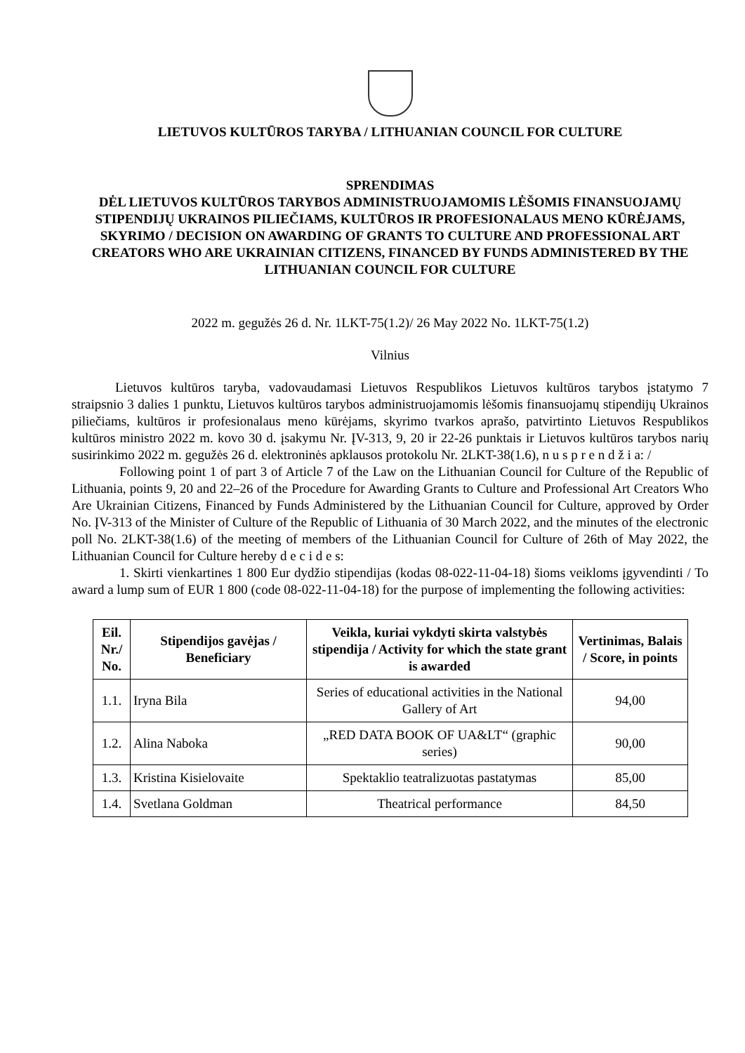LIETUVOS KULTŪROS TARYBA / LITHUANIAN COUNCIL FOR CULTURE
SPRENDIMAS
DĖL LIETUVOS KULTŪROS TARYBOS ADMINISTRUOJAMOMIS LĖŠOMIS FINANSUOJAMŲ STIPENDIJŲ UKRAINOS PILIEČIAMS, KULTŪROS IR PROFESIONALAUS MENO KŪRĖJAMS, SKYRIMO / DECISION ON AWARDING OF GRANTS TO CULTURE AND PROFESSIONAL ART CREATORS WHO ARE UKRAINIAN CITIZENS, FINANCED BY FUNDS ADMINISTERED BY THE LITHUANIAN COUNCIL FOR CULTURE
2022 m. gegužės 26 d. Nr. 1LKT-75(1.2)/ 26 May 2022 No. 1LKT-75(1.2)
Vilnius
Lietuvos kultūros taryba, vadovaudamasi Lietuvos Respublikos Lietuvos kultūros tarybos įstatymo 7 straipsnio 3 dalies 1 punktu, Lietuvos kultūros tarybos administruojamomis lėšomis finansuojamų stipendijų Ukrainos piliečiams, kultūros ir profesionalaus meno kūrėjams, skyrimo tvarkos aprašo, patvirtinto Lietuvos Respublikos kultūros ministro 2022 m. kovo 30 d. įsakymu Nr. ĮV-313, 9, 20 ir 22-26 punktais ir Lietuvos kultūros tarybos narių susirinkimo 2022 m. gegužės 26 d. elektroninės apklausos protokolu Nr. 2LKT-38(1.6), n u s p r e n d ž i a: /
Following point 1 of part 3 of Article 7 of the Law on the Lithuanian Council for Culture of the Republic of Lithuania, points 9, 20 and 22–26 of the Procedure for Awarding Grants to Culture and Professional Art Creators Who Are Ukrainian Citizens, Financed by Funds Administered by the Lithuanian Council for Culture, approved by Order No. ĮV-313 of the Minister of Culture of the Republic of Lithuania of 30 March 2022, and the minutes of the electronic poll No. 2LKT-38(1.6) of the meeting of members of the Lithuanian Council for Culture of 26th of May 2022, the Lithuanian Council for Culture hereby d e c i d e s:
1. Skirti vienkartines 1 800 Eur dydžio stipendijas (kodas 08-022-11-04-18) šioms veikloms įgyvendinti / To award a lump sum of EUR 1 800 (code 08-022-11-04-18) for the purpose of implementing the following activities:
| Eil. Nr./ No. | Stipendijos gavėjas / Beneficiary | Veikla, kuriai vykdyti skirta valstybės stipendija / Activity for which the state grant is awarded | Vertinimas, Balais / Score, in points |
| --- | --- | --- | --- |
| 1.1. | Iryna Bila | Series of educational activities in the National Gallery of Art | 94,00 |
| 1.2. | Alina Naboka | „RED DATA BOOK OF UA&LT“ (graphic series) | 90,00 |
| 1.3. | Kristina Kisielovaite | Spektaklio teatralizuotas pastatymas | 85,00 |
| 1.4. | Svetlana Goldman | Theatrical performance | 84,50 |